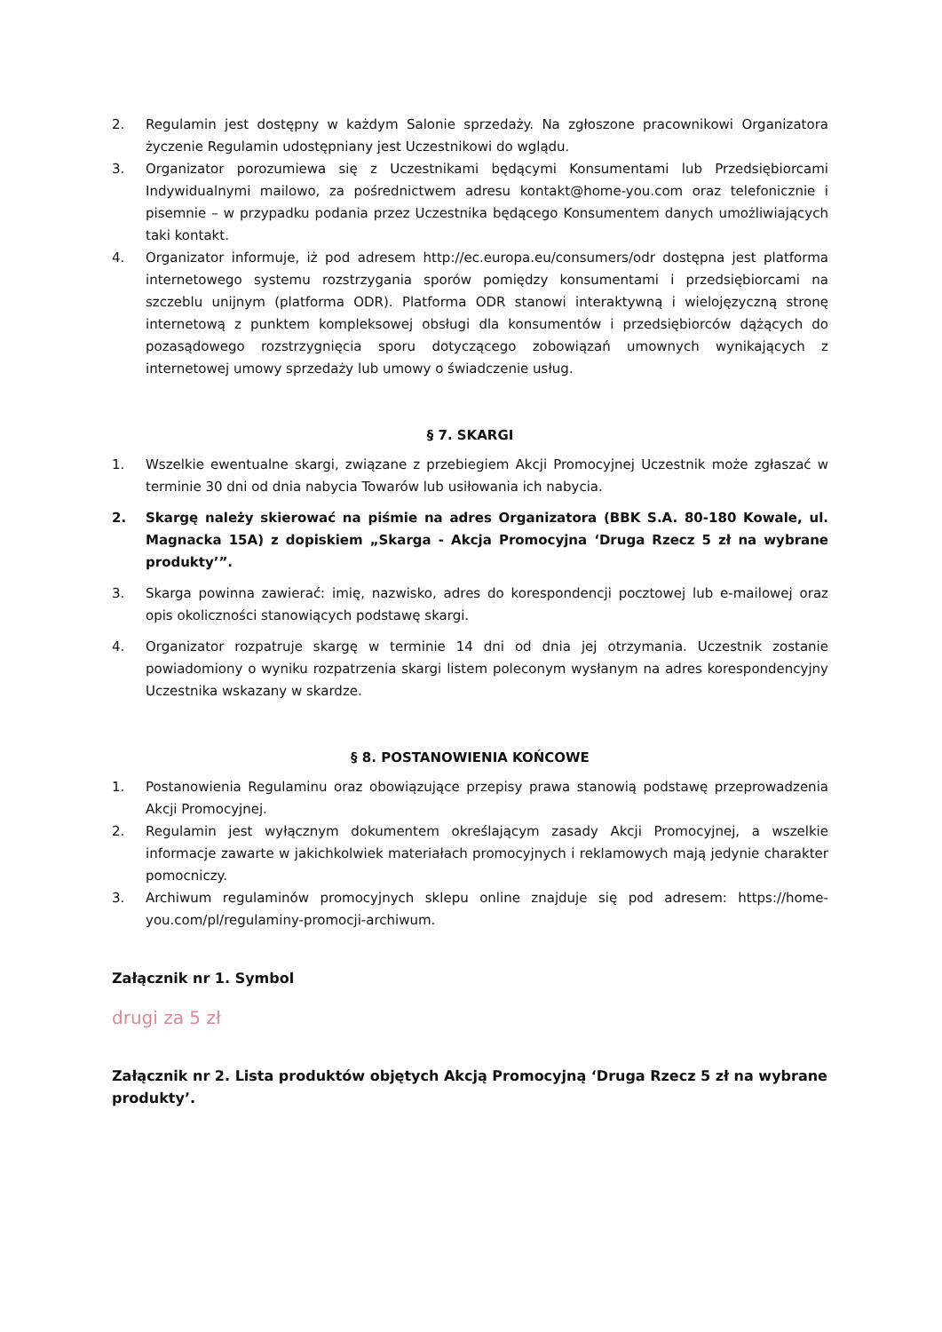2. Regulamin jest dostępny w każdym Salonie sprzedaży. Na zgłoszone pracownikowi Organizatora życzenie Regulamin udostępniany jest Uczestnikowi do wglądu.
3. Organizator porozumiewa się z Uczestnikami będącymi Konsumentami lub Przedsiębiorcami Indywidualnymi mailowo, za pośrednictwem adresu kontakt@home-you.com oraz telefonicznie i pisemnie – w przypadku podania przez Uczestnika będącego Konsumentem danych umożliwiających taki kontakt.
4. Organizator informuje, iż pod adresem http://ec.europa.eu/consumers/odr dostępna jest platforma internetowego systemu rozstrzygania sporów pomiędzy konsumentami i przedsiębiorcami na szczeblu unijnym (platforma ODR). Platforma ODR stanowi interaktywną i wielojęzyczną stronę internetową z punktem kompleksowej obsługi dla konsumentów i przedsiębiorców dążących do pozasądowego rozstrzygnięcia sporu dotyczącego zobowiązań umownych wynikających z internetowej umowy sprzedaży lub umowy o świadczenie usług.
§ 7. SKARGI
1. Wszelkie ewentualne skargi, związane z przebiegiem Akcji Promocyjnej Uczestnik może zgłaszać w terminie 30 dni od dnia nabycia Towarów lub usiłowania ich nabycia.
2. Skargę należy skierować na piśmie na adres Organizatora (BBK S.A. 80-180 Kowale, ul. Magnacka 15A) z dopiskiem „Skarga - Akcja Promocyjna ‘Druga Rzecz 5 zł na wybrane produkty’”.
3. Skarga powinna zawierać: imię, nazwisko, adres do korespondencji pocztowej lub e-mailowej oraz opis okoliczności stanowiących podstawę skargi.
4. Organizator rozpatruje skargę w terminie 14 dni od dnia jej otrzymania. Uczestnik zostanie powiadomiony o wyniku rozpatrzenia skargi listem poleconym wysłanym na adres korespondencyjny Uczestnika wskazany w skardze.
§ 8. POSTANOWIENIA KOŃCOWE
1. Postanowienia Regulaminu oraz obowiązujące przepisy prawa stanowią podstawę przeprowadzenia Akcji Promocyjnej.
2. Regulamin jest wyłącznym dokumentem określającym zasady Akcji Promocyjnej, a wszelkie informacje zawarte w jakichkolwiek materiałach promocyjnych i reklamowych mają jedynie charakter pomocniczy.
3. Archiwum regulaminów promocyjnych sklepu online znajduje się pod adresem: https://home-you.com/pl/regulaminy-promocji-archiwum.
Załącznik nr 1. Symbol
drugi za 5 zł
Załącznik nr 2. Lista produktów objętych Akcją Promocyjną ‘Druga Rzecz 5 zł na wybrane produkty’.